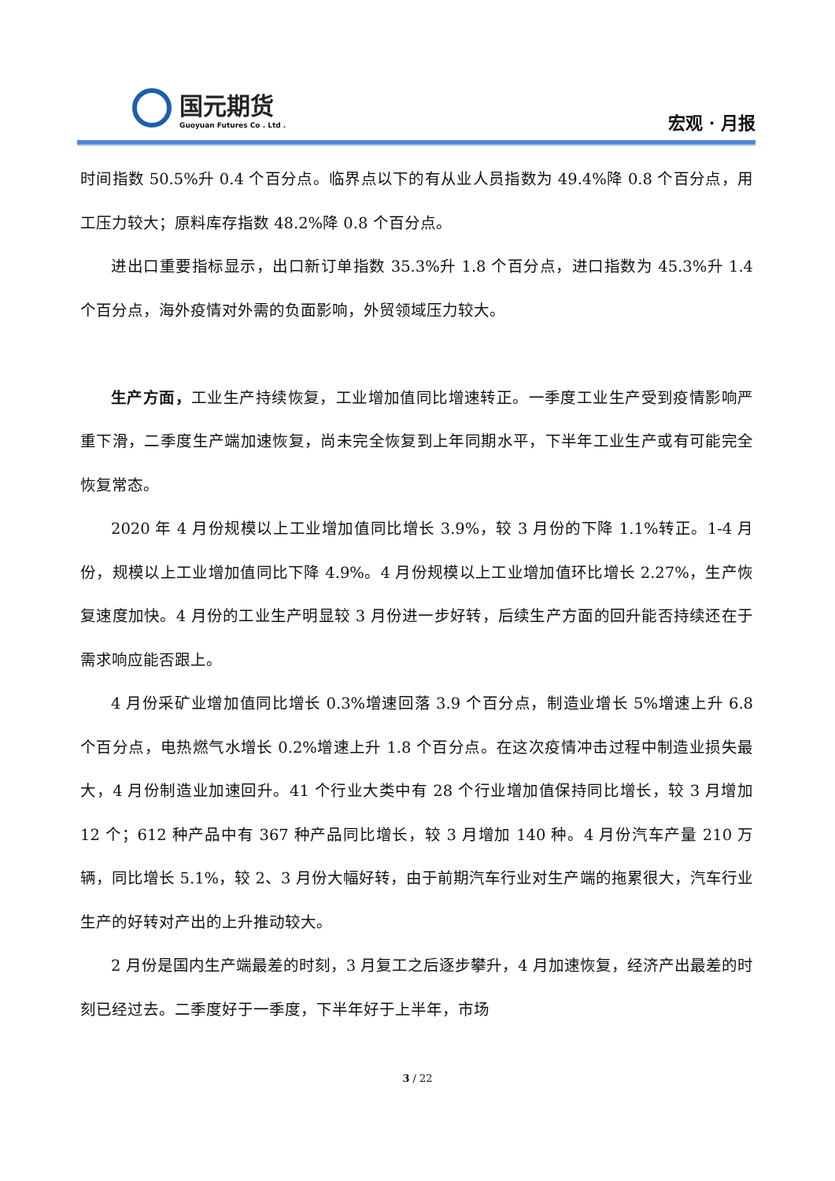国元期货
Guoyuan Futures Co . Ltd .
宏观 · 月报
时间指数 50.5%升 0.4 个百分点。临界点以下的有从业人员指数为 49.4%降 0.8 个百分点，用工压力较大；原料库存指数 48.2%降 0.8 个百分点。
进出口重要指标显示，出口新订单指数 35.3%升 1.8 个百分点，进口指数为 45.3%升 1.4 个百分点，海外疫情对外需的负面影响，外贸领域压力较大。
生产方面，工业生产持续恢复，工业增加值同比增速转正。一季度工业生产受到疫情影响严重下滑，二季度生产端加速恢复，尚未完全恢复到上年同期水平，下半年工业生产或有可能完全恢复常态。
2020 年 4 月份规模以上工业增加值同比增长 3.9%，较 3 月份的下降 1.1%转正。1-4 月份，规模以上工业增加值同比下降 4.9%。4 月份规模以上工业增加值环比增长 2.27%，生产恢复速度加快。4 月份的工业生产明显较 3 月份进一步好转，后续生产方面的回升能否持续还在于需求响应能否跟上。
4 月份采矿业增加值同比增长 0.3%增速回落 3.9 个百分点，制造业增长 5%增速上升 6.8 个百分点，电热燃气水增长 0.2%增速上升 1.8 个百分点。在这次疫情冲击过程中制造业损失最大，4 月份制造业加速回升。41 个行业大类中有 28 个行业增加值保持同比增长，较 3 月增加 12 个；612 种产品中有 367 种产品同比增长，较 3 月增加 140 种。4 月份汽车产量 210 万辆，同比增长 5.1%，较 2、3 月份大幅好转，由于前期汽车行业对生产端的拖累很大，汽车行业生产的好转对产出的上升推动较大。
2 月份是国内生产端最差的时刻，3 月复工之后逐步攀升，4 月加速恢复，经济产出最差的时刻已经过去。二季度好于一季度，下半年好于上半年，市场
3 / 22